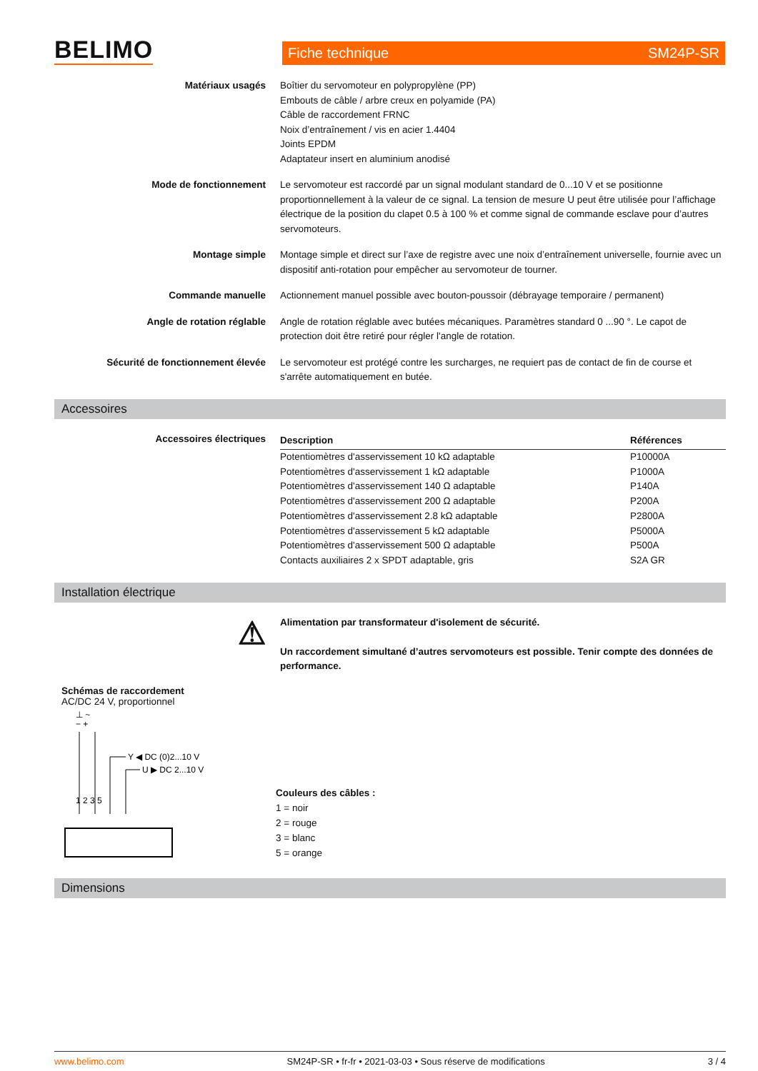BELIMO Fiche technique SM24P-SR
Matériaux usagés Boîtier du servomoteur en polypropylène (PP)
Embouts de câble / arbre creux en polyamide (PA)
Câble de raccordement FRNC
Noix d’entraînement / vis en acier 1.4404
Joints EPDM
Adaptateur insert en aluminium anodisé
Mode de fonctionnement Le servomoteur est raccordé par un signal modulant standard de 0...10 V et se positionne proportionnellement à la valeur de ce signal. La tension de mesure U peut être utilisée pour l’affichage électrique de la position du clapet 0.5 à 100 % et comme signal de commande esclave pour d’autres servomoteurs.
Montage simple Montage simple et direct sur l’axe de registre avec une noix d’entraînement universelle, fournie avec un dispositif anti-rotation pour empêcher au servomoteur de tourner.
Commande manuelle Actionnement manuel possible avec bouton-poussoir (débrayage temporaire / permanent)
Angle de rotation réglable Angle de rotation réglable avec butées mécaniques. Paramètres standard 0 ...90 °. Le capot de protection doit être retiré pour régler l'angle de rotation.
Sécurité de fonctionnement élevée Le servomoteur est protégé contre les surcharges, ne requiert pas de contact de fin de course et s'arrête automatiquement en butée.
Accessoires
Accessoires électriques
| Description | Références |
| --- | --- |
| Potentiomètres d'asservissement 10 kΩ adaptable | P10000A |
| Potentiomètres d'asservissement 1 kΩ adaptable | P1000A |
| Potentiomètres d'asservissement 140 Ω adaptable | P140A |
| Potentiomètres d'asservissement 200 Ω adaptable | P200A |
| Potentiomètres d'asservissement 2.8 kΩ adaptable | P2800A |
| Potentiomètres d'asservissement 5 kΩ adaptable | P5000A |
| Potentiomètres d'asservissement 500 Ω adaptable | P500A |
| Contacts auxiliaires 2 x SPDT adaptable, gris | S2A GR |
Installation électrique
⚠
Alimentation par transformateur d'isolement de sécurité.
Un raccordement simultané d’autres servomoteurs est possible. Tenir compte des données de performance.
Schémas de raccordement
AC/DC 24 V, proportionnel
⊥ ~
− +
Y ◀ DC (0)2...10 V
U ▶ DC 2...10 V
1 2 3 5
Couleurs des câbles :
1 = noir
2 = rouge
3 = blanc
5 = orange
Dimensions
www.belimo.com SM24P-SR • fr-fr • 2021-03-03 • Sous réserve de modifications 3 / 4